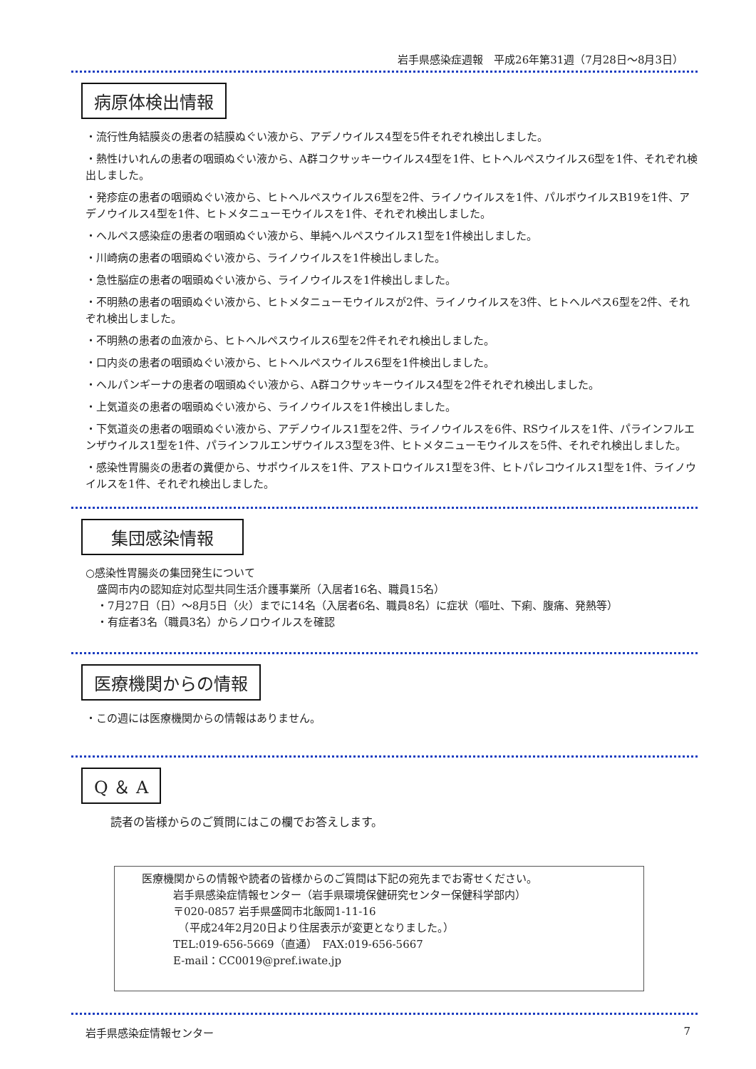岩手県感染症週報　平成26年第31週（7月28日～8月3日）
病原体検出情報
・流行性角結膜炎の患者の結膜ぬぐい液から、アデノウイルス4型を5件それぞれ検出しました。
・熱性けいれんの患者の咽頭ぬぐい液から、A群コクサッキーウイルス4型を1件、ヒトヘルペスウイルス6型を1件、それぞれ検出しました。
・発疹症の患者の咽頭ぬぐい液から、ヒトヘルペスウイルス6型を2件、ライノウイルスを1件、パルボウイルスB19を1件、アデノウイルス4型を1件、ヒトメタニューモウイルスを1件、それぞれ検出しました。
・ヘルペス感染症の患者の咽頭ぬぐい液から、単純ヘルペスウイルス1型を1件検出しました。
・川崎病の患者の咽頭ぬぐい液から、ライノウイルスを1件検出しました。
・急性脳症の患者の咽頭ぬぐい液から、ライノウイルスを1件検出しました。
・不明熱の患者の咽頭ぬぐい液から、ヒトメタニューモウイルスが2件、ライノウイルスを3件、ヒトヘルペス6型を2件、それぞれ検出しました。
・不明熱の患者の血液から、ヒトヘルペスウイルス6型を2件それぞれ検出しました。
・口内炎の患者の咽頭ぬぐい液から、ヒトヘルペスウイルス6型を1件検出しました。
・ヘルパンギーナの患者の咽頭ぬぐい液から、A群コクサッキーウイルス4型を2件それぞれ検出しました。
・上気道炎の患者の咽頭ぬぐい液から、ライノウイルスを1件検出しました。
・下気道炎の患者の咽頭ぬぐい液から、アデノウイルス1型を2件、ライノウイルスを6件、RSウイルスを1件、パラインフルエンザウイルス1型を1件、パラインフルエンザウイルス3型を3件、ヒトメタニューモウイルスを5件、それぞれ検出しました。
・感染性胃腸炎の患者の糞便から、サポウイルスを1件、アストロウイルス1型を3件、ヒトパレコウイルス1型を1件、ライノウイルスを1件、それぞれ検出しました。
　集団感染情報　
○感染性胃腸炎の集団発生について
盛岡市内の認知症対応型共同生活介護事業所（入居者16名、職員15名）
・7月27日（日）～8月5日（火）までに14名（入居者6名、職員8名）に症状（嘔吐、下痢、腹痛、発熱等）
・有症者3名（職員3名）からノロウイルスを確認
医療機関からの情報
・この週には医療機関からの情報はありません。
Q ＆ A
読者の皆様からのご質問にはこの欄でお答えします。
医療機関からの情報や読者の皆様からのご質問は下記の宛先までお寄せください。
岩手県感染症情報センター（岩手県環境保健研究センター保健科学部内）
〒020-0857 岩手県盛岡市北飯岡1-11-16
　（平成24年2月20日より住居表示が変更となりました。）
TEL:019-656-5669（直通）　FAX:019-656-5667
E-mail：CC0019@pref.iwate.jp
岩手県感染症情報センター 7